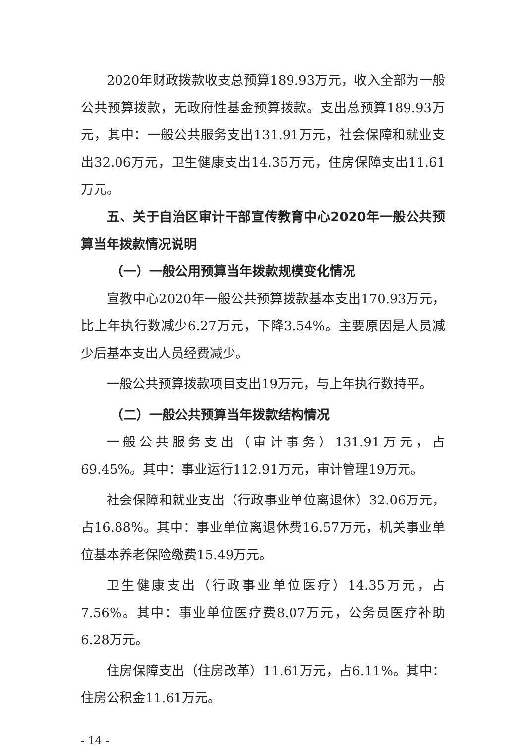2020年财政拨款收支总预算189.93万元，收入全部为一般公共预算拨款，无政府性基金预算拨款。支出总预算189.93万元，其中：一般公共服务支出131.91万元，社会保障和就业支出32.06万元，卫生健康支出14.35万元，住房保障支出11.61万元。
五、关于自治区审计干部宣传教育中心2020年一般公共预算当年拨款情况说明
（一）一般公用预算当年拨款规模变化情况
宣教中心2020年一般公共预算拨款基本支出170.93万元，比上年执行数减少6.27万元，下降3.54%。主要原因是人员减少后基本支出人员经费减少。
一般公共预算拨款项目支出19万元，与上年执行数持平。
（二）一般公共预算当年拨款结构情况
一般公共服务支出（审计事务）131.91万元，占69.45%。其中：事业运行112.91万元，审计管理19万元。
社会保障和就业支出（行政事业单位离退休）32.06万元，占16.88%。其中：事业单位离退休费16.57万元，机关事业单位基本养老保险缴费15.49万元。
卫生健康支出（行政事业单位医疗）14.35万元，占7.56%。其中：事业单位医疗费8.07万元，公务员医疗补助6.28万元。
住房保障支出（住房改革）11.61万元，占6.11%。其中：住房公积金11.61万元。
- 14 -